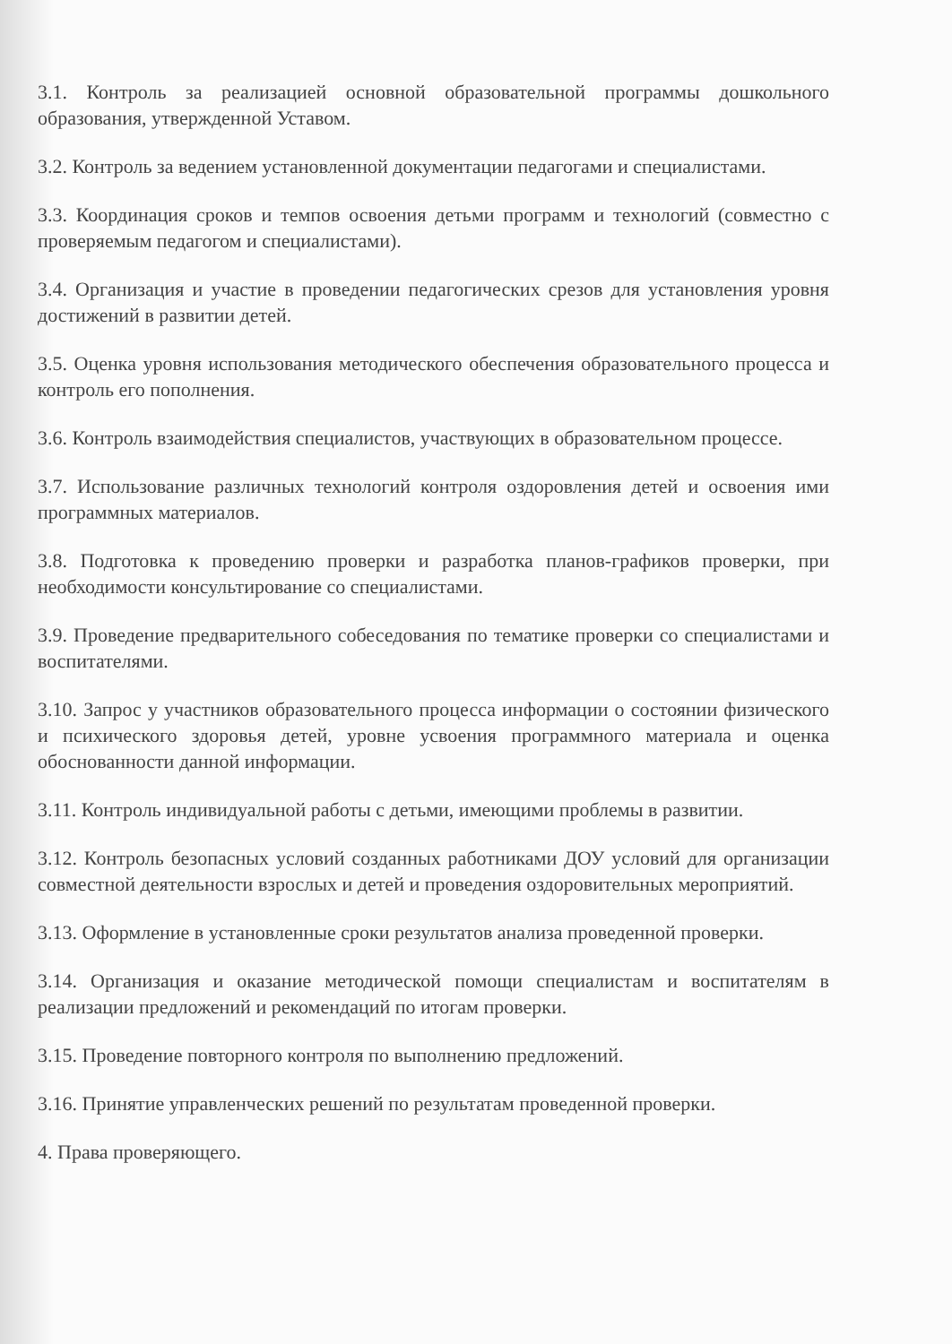3.1. Контроль за реализацией основной образовательной программы дошкольного образования, утвержденной Уставом.
3.2. Контроль за ведением установленной документации педагогами и специалистами.
3.3. Координация сроков и темпов освоения детьми программ и технологий (совместно с проверяемым педагогом и специалистами).
3.4. Организация и участие в проведении педагогических срезов для установления уровня достижений в развитии детей.
3.5. Оценка уровня использования методического обеспечения образовательного процесса и контроль его пополнения.
3.6. Контроль взаимодействия специалистов, участвующих в образовательном процессе.
3.7. Использование различных технологий контроля оздоровления детей и освоения ими программных материалов.
3.8. Подготовка к проведению проверки и разработка планов-графиков проверки, при необходимости консультирование со специалистами.
3.9. Проведение предварительного собеседования по тематике проверки со специалистами и воспитателями.
3.10. Запрос у участников образовательного процесса информации о состоянии физического и психического здоровья детей, уровне усвоения программного материала и оценка обоснованности данной информации.
3.11. Контроль индивидуальной работы с детьми, имеющими проблемы в развитии.
3.12. Контроль безопасных условий созданных работниками ДОУ условий для организации совместной деятельности взрослых и детей и проведения оздоровительных мероприятий.
3.13. Оформление в установленные сроки результатов анализа проведенной проверки.
3.14. Организация и оказание методической помощи специалистам и воспитателям в реализации предложений и рекомендаций по итогам проверки.
3.15. Проведение повторного контроля по выполнению предложений.
3.16. Принятие управленческих решений по результатам проведенной проверки.
4. Права проверяющего.